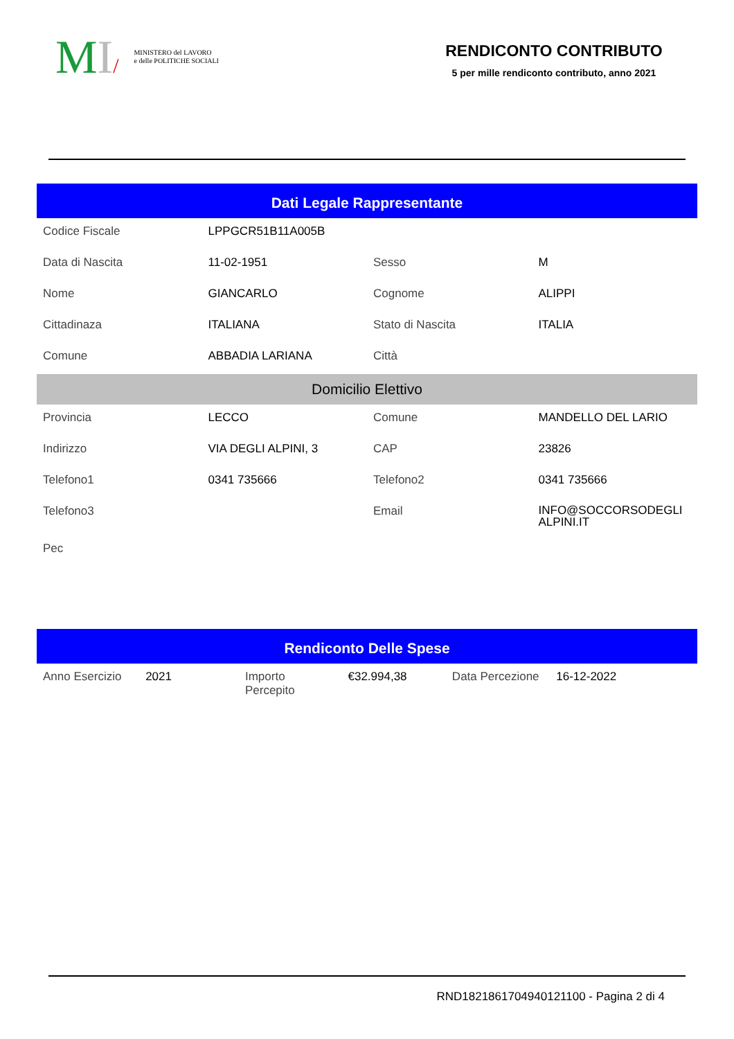MI/ MINISTERO del LAVORO
e delle POLITICHE SOCIALI
RENDICONTO CONTRIBUTO
5 per mille rendiconto contributo, anno 2021
Dati Legale Rappresentante
| Codice Fiscale | LPPGCR51B11A005B | | |
| Data di Nascita | 11-02-1951 | Sesso | M |
| Nome | GIANCARLO | Cognome | ALIPPI |
| Cittadinaza | ITALIANA | Stato di Nascita | ITALIA |
| Comune | ABBADIA LARIANA | Città | |
| Domicilio Elettivo | | | |
| Provincia | LECCO | Comune | MANDELLO DEL LARIO |
| Indirizzo | VIA DEGLI ALPINI, 3 | CAP | 23826 |
| Telefono1 | 0341 735666 | Telefono2 | 0341 735666 |
| Telefono3 | | Email | INFO@SOCCORSODEGLI ALPINI.IT |
| Pec | | | |
Rendiconto Delle Spese
| Anno Esercizio | 2021 | Importo Percepito | €32.994,38 | Data Percezione | 16-12-2022 |
RND1821861704940121100 - Pagina 2 di 4